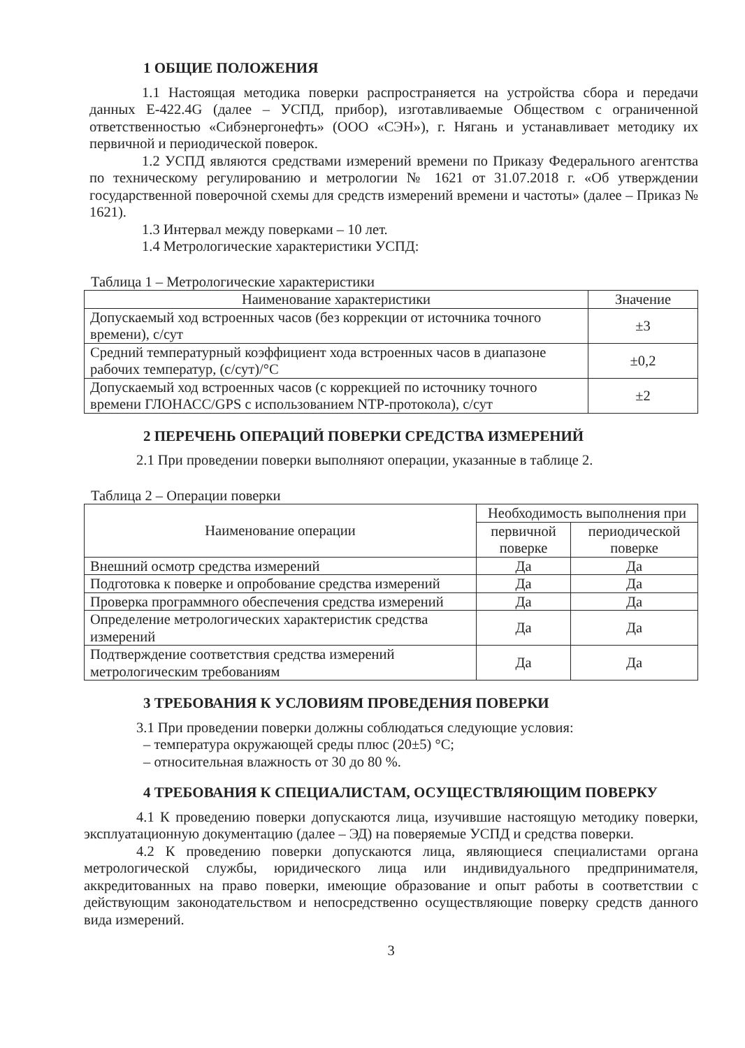1 ОБЩИЕ ПОЛОЖЕНИЯ
1.1 Настоящая методика поверки распространяется на устройства сбора и передачи данных Е-422.4G (далее – УСПД, прибор), изготавливаемые Обществом с ограниченной ответственностью «Сибэнергонефть» (ООО «СЭН»), г. Нягань и устанавливает методику их первичной и периодической поверок.
1.2 УСПД являются средствами измерений времени по Приказу Федерального агентства по техническому регулированию и метрологии № 1621 от 31.07.2018 г. «Об утверждении государственной поверочной схемы для средств измерений времени и частоты» (далее – Приказ № 1621).
1.3 Интервал между поверками – 10 лет.
1.4 Метрологические характеристики УСПД:
Таблица 1 – Метрологические характеристики
| Наименование характеристики | Значение |
| --- | --- |
| Допускаемый ход встроенных часов (без коррекции от источника точного времени), с/сут | ±3 |
| Средний температурный коэффициент хода встроенных часов в диапазоне рабочих температур, (с/сут)/°С | ±0,2 |
| Допускаемый ход встроенных часов (с коррекцией по источнику точного времени ГЛОНАСС/GPS с использованием NTP-протокола), с/сут | ±2 |
2 ПЕРЕЧЕНЬ ОПЕРАЦИЙ ПОВЕРКИ СРЕДСТВА ИЗМЕРЕНИЙ
2.1 При проведении поверки выполняют операции, указанные в таблице 2.
Таблица 2 – Операции поверки
| Наименование операции | Необходимость выполнения при | |
| --- | --- | --- |
| | первичной поверке | периодической поверке |
| Внешний осмотр средства измерений | Да | Да |
| Подготовка к поверке и опробование средства измерений | Да | Да |
| Проверка программного обеспечения средства измерений | Да | Да |
| Определение метрологических характеристик средства измерений | Да | Да |
| Подтверждение соответствия средства измерений метрологическим требованиям | Да | Да |
3 ТРЕБОВАНИЯ К УСЛОВИЯМ ПРОВЕДЕНИЯ ПОВЕРКИ
3.1 При проведении поверки должны соблюдаться следующие условия:
– температура окружающей среды плюс (20±5) °С;
– относительная влажность от 30 до 80 %.
4 ТРЕБОВАНИЯ К СПЕЦИАЛИСТАМ, ОСУЩЕСТВЛЯЮЩИМ ПОВЕРКУ
4.1 К проведению поверки допускаются лица, изучившие настоящую методику поверки, эксплуатационную документацию (далее – ЭД) на поверяемые УСПД и средства поверки.
4.2 К проведению поверки допускаются лица, являющиеся специалистами органа метрологической службы, юридического лица или индивидуального предпринимателя, аккредитованных на право поверки, имеющие образование и опыт работы в соответствии с действующим законодательством и непосредственно осуществляющие поверку средств данного вида измерений.
3